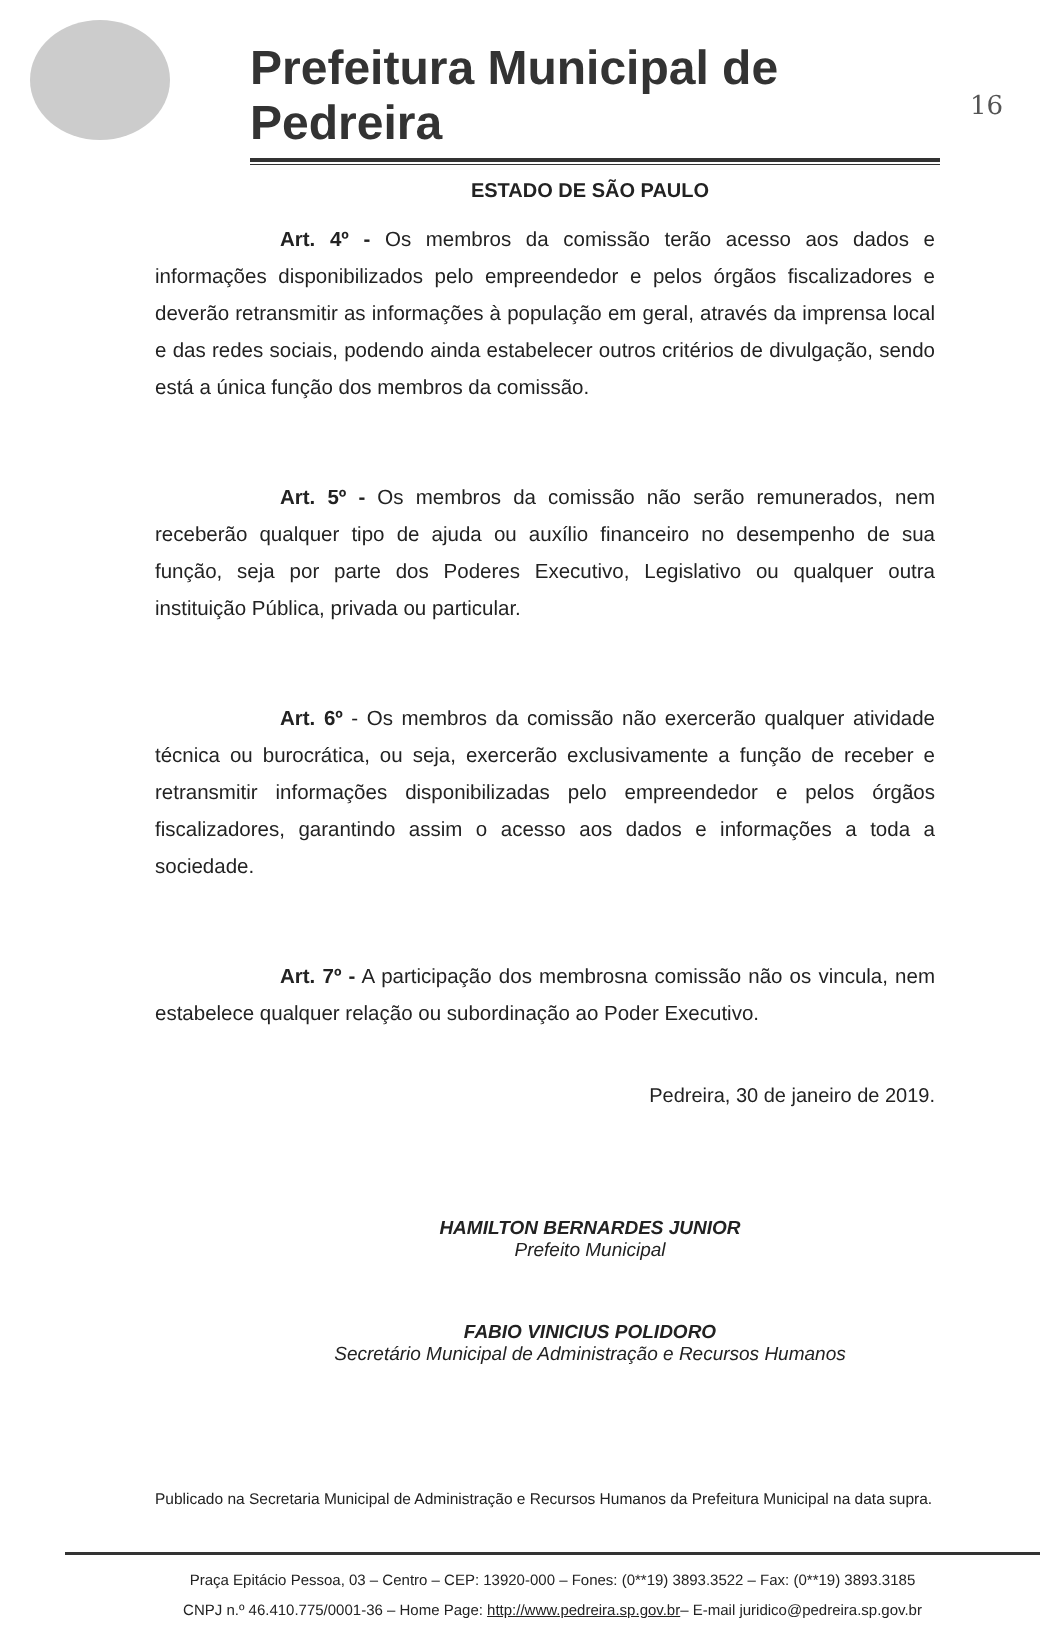Prefeitura Municipal de Pedreira
16
ESTADO DE SÃO PAULO
Art. 4º - Os membros da comissão terão acesso aos dados e informações disponibilizados pelo empreendedor e pelos órgãos fiscalizadores e deverão retransmitir as informações à população em geral, através da imprensa local e das redes sociais, podendo ainda estabelecer outros critérios de divulgação, sendo está a única função dos membros da comissão.
Art. 5º - Os membros da comissão não serão remunerados, nem receberão qualquer tipo de ajuda ou auxílio financeiro no desempenho de sua função, seja por parte dos Poderes Executivo, Legislativo ou qualquer outra instituição Pública, privada ou particular.
Art. 6º - Os membros da comissão não exercerão qualquer atividade técnica ou burocrática, ou seja, exercerão exclusivamente a função de receber e retransmitir informações disponibilizadas pelo empreendedor e pelos órgãos fiscalizadores, garantindo assim o acesso aos dados e informações a toda a sociedade.
Art. 7º - A participação dos membrosna comissão não os vincula, nem estabelece qualquer relação ou subordinação ao Poder Executivo.
Pedreira, 30 de janeiro de 2019.
HAMILTON BERNARDES JUNIOR
Prefeito Municipal
FABIO VINICIUS POLIDORO
Secretário Municipal de Administração e Recursos Humanos
Publicado na Secretaria Municipal de Administração e Recursos Humanos da Prefeitura Municipal na data supra.
Praça Epitácio Pessoa, 03 – Centro – CEP: 13920-000 – Fones: (0**19) 3893.3522 – Fax: (0**19) 3893.3185
CNPJ n.º 46.410.775/0001-36 – Home Page: http://www.pedreira.sp.gov.br– E-mail juridico@pedreira.sp.gov.br